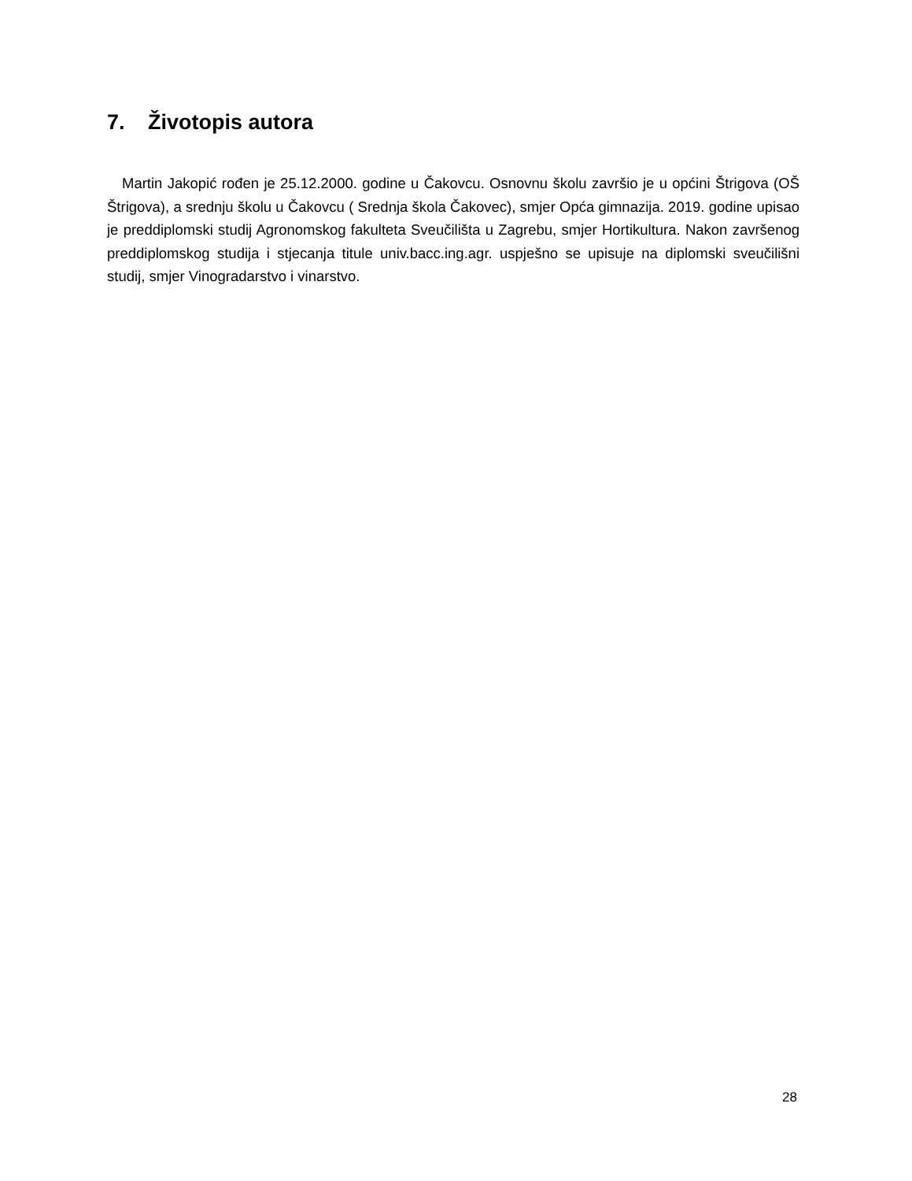7. Životopis autora
Martin Jakopić rođen je 25.12.2000. godine u Čakovcu. Osnovnu školu završio je u općini Štrigova (OŠ Štrigova), a srednju školu u Čakovcu ( Srednja škola Čakovec), smjer Opća gimnazija. 2019. godine upisao je preddiplomski studij Agronomskog fakulteta Sveučilišta u Zagrebu, smjer Hortikultura. Nakon završenog preddiplomskog studija i stjecanja titule univ.bacc.ing.agr. uspješno se upisuje na diplomski sveučilišni studij, smjer Vinogradarstvo i vinarstvo.
28